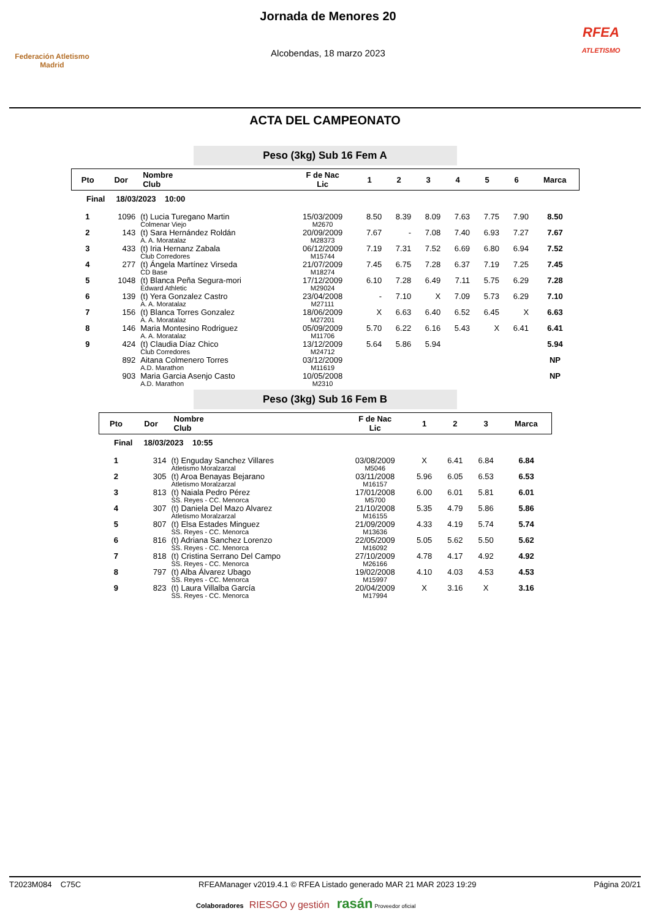Federación Atletismo
Madrid
Jornada de Menores 20
Alcobendas, 18 marzo 2023
RFEA
ATLETISMO
ACTA DEL CAMPEONATO
Peso (3kg) Sub 16 Fem A
| Pto | Dor | Nombre Club | F de Nac Lic | 1 | 2 | 3 | 4 | 5 | 6 | Marca |
| --- | --- | --- | --- | --- | --- | --- | --- | --- | --- | --- |
| Final 18/03/2023 10:00 | | | | | | | | | | |
| 1 | 1096 | (t) Lucia Turegano Martin Colmenar Viejo | 15/03/2009 M2670 | 8.50 | 8.39 | 8.09 | 7.63 | 7.75 | 7.90 | 8.50 |
| 2 | 143 | (t) Sara Hernández Roldán A. A. Moratalaz | 20/09/2009 M28373 | 7.67 | - | 7.08 | 7.40 | 6.93 | 7.27 | 7.67 |
| 3 | 433 | (t) Iria Hernanz Zabala Club Corredores | 06/12/2009 M15744 | 7.19 | 7.31 | 7.52 | 6.69 | 6.80 | 6.94 | 7.52 |
| 4 | 277 | (t) Ángela Martínez Virseda CD Base | 21/07/2009 M18274 | 7.45 | 6.75 | 7.28 | 6.37 | 7.19 | 7.25 | 7.45 |
| 5 | 1048 | (t) Blanca Peña Segura-mori Edward Athletic | 17/12/2009 M29024 | 6.10 | 7.28 | 6.49 | 7.11 | 5.75 | 6.29 | 7.28 |
| 6 | 139 | (t) Yera Gonzalez Castro A. A. Moratalaz | 23/04/2008 M27111 | - | 7.10 | X | 7.09 | 5.73 | 6.29 | 7.10 |
| 7 | 156 | (t) Blanca Torres Gonzalez A. A. Moratalaz | 18/06/2009 M27201 | X | 6.63 | 6.40 | 6.52 | 6.45 | X | 6.63 |
| 8 | 146 | Maria Montesino Rodriguez A. A. Moratalaz | 05/09/2009 M11706 | 5.70 | 6.22 | 6.16 | 5.43 | X | 6.41 | 6.41 |
| 9 | 424 | (t) Claudia Díaz Chico Club Corredores | 13/12/2009 M24712 | 5.64 | 5.86 | 5.94 | | | | 5.94 |
| | 892 | Aitana Colmenero Torres A.D. Marathon | 03/12/2009 M11619 | | | | | | | NP |
| | 903 | Maria Garcia Asenjo Casto A.D. Marathon | 10/05/2008 M2310 | | | | | | | NP |
Peso (3kg) Sub 16 Fem B
| Pto | Dor | Nombre Club | F de Nac Lic | 1 | 2 | 3 | Marca |
| --- | --- | --- | --- | --- | --- | --- | --- |
| Final 18/03/2023 10:55 | | | | | | | |
| 1 | 314 | (t) Enguday Sanchez Villares Atletismo Moralzarzal | 03/08/2009 M5046 | X | 6.41 | 6.84 | 6.84 |
| 2 | 305 | (t) Aroa Benayas Bejarano Atletismo Moralzarzal | 03/11/2008 M16157 | 5.96 | 6.05 | 6.53 | 6.53 |
| 3 | 813 | (t) Naiala Pedro Pérez SS. Reyes - CC. Menorca | 17/01/2008 M5700 | 6.00 | 6.01 | 5.81 | 6.01 |
| 4 | 307 | (t) Daniela Del Mazo Alvarez Atletismo Moralzarzal | 21/10/2008 M16155 | 5.35 | 4.79 | 5.86 | 5.86 |
| 5 | 807 | (t) Elsa Estades Minguez SS. Reyes - CC. Menorca | 21/09/2009 M13636 | 4.33 | 4.19 | 5.74 | 5.74 |
| 6 | 816 | (t) Adriana Sanchez Lorenzo SS. Reyes - CC. Menorca | 22/05/2009 M16092 | 5.05 | 5.62 | 5.50 | 5.62 |
| 7 | 818 | (t) Cristina Serrano Del Campo SS. Reyes - CC. Menorca | 27/10/2009 M26166 | 4.78 | 4.17 | 4.92 | 4.92 |
| 8 | 797 | (t) Alba Álvarez Ubago SS. Reyes - CC. Menorca | 19/02/2008 M15997 | 4.10 | 4.03 | 4.53 | 4.53 |
| 9 | 823 | (t) Laura Villalba García SS. Reyes - CC. Menorca | 20/04/2009 M17994 | X | 3.16 | X | 3.16 |
T2023M084 C75C RFEAManager v2019.4.1 © RFEA Listado generado MAR 21 MAR 2023 19:29 Página 20/21
Colaboradores RIESGO y gestión rasán Proveedor oficial